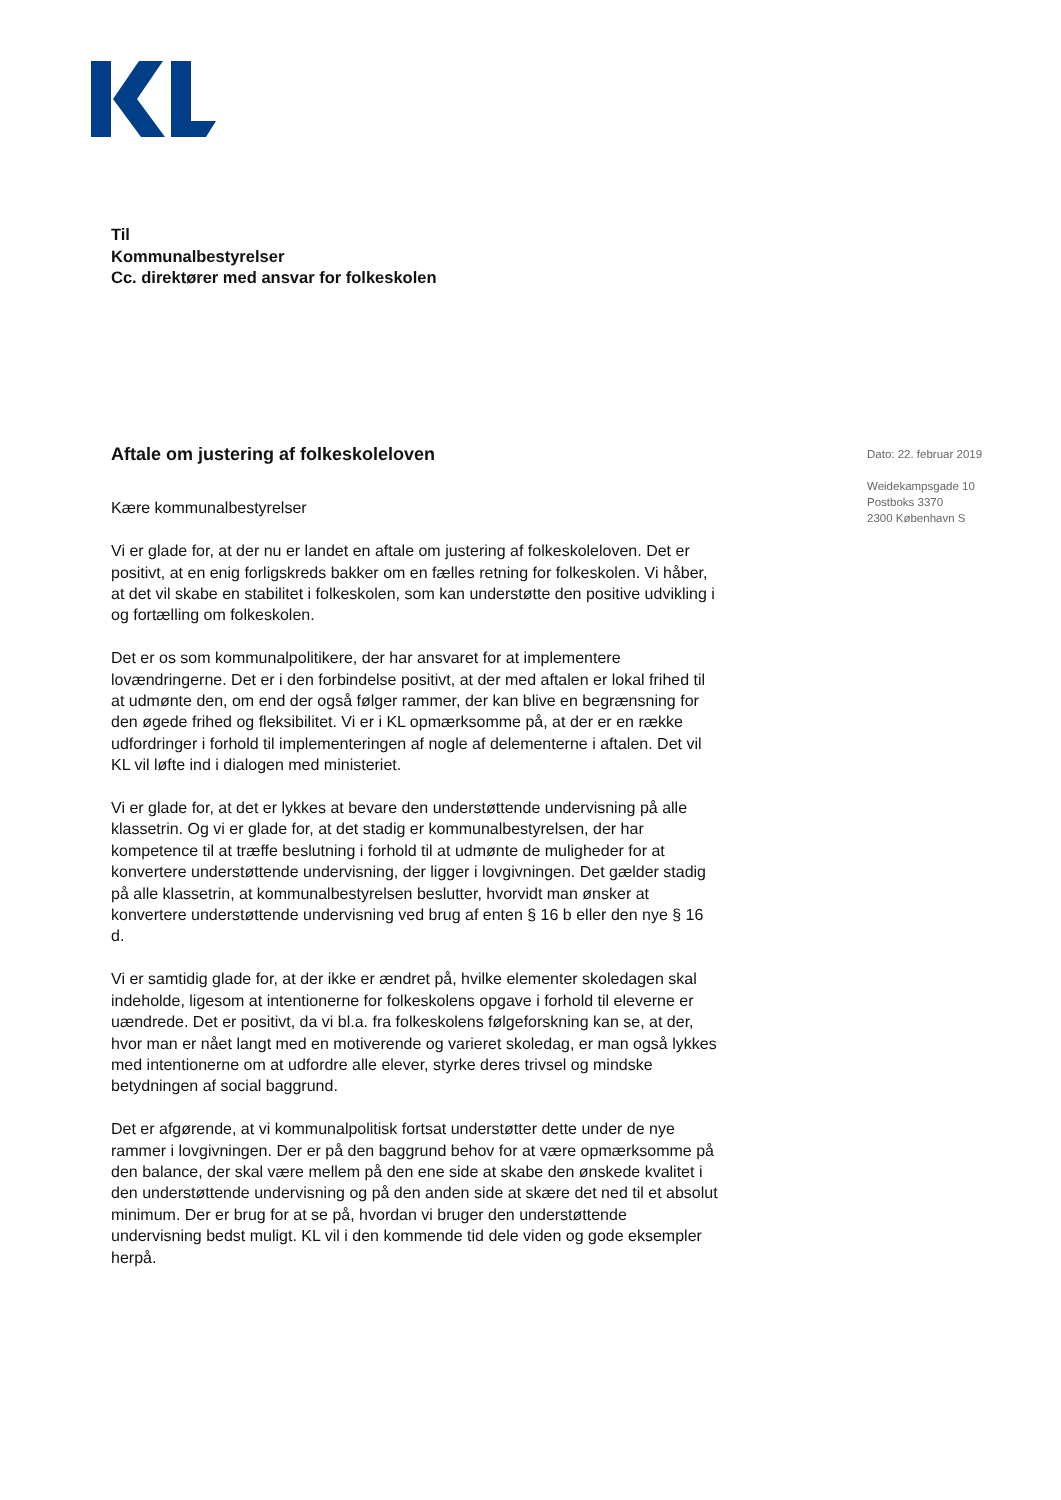Til
Kommunalbestyrelser
Cc. direktører med ansvar for folkeskolen
Aftale om justering af folkeskoleloven
Kære kommunalbestyrelser
Vi er glade for, at der nu er landet en aftale om justering af folkeskoleloven. Det er positivt, at en enig forligskreds bakker om en fælles retning for folkeskolen. Vi håber, at det vil skabe en stabilitet i folkeskolen, som kan understøtte den positive udvikling i og fortælling om folkeskolen.
Det er os som kommunalpolitikere, der har ansvaret for at implementere lovændringerne. Det er i den forbindelse positivt, at der med aftalen er lokal frihed til at udmønte den, om end der også følger rammer, der kan blive en begrænsning for den øgede frihed og fleksibilitet. Vi er i KL opmærksomme på, at der er en række udfordringer i forhold til implementeringen af nogle af delementerne i aftalen. Det vil KL vil løfte ind i dialogen med ministeriet.
Vi er glade for, at det er lykkes at bevare den understøttende undervisning på alle klassetrin. Og vi er glade for, at det stadig er kommunalbestyrelsen, der har kompetence til at træffe beslutning i forhold til at udmønte de muligheder for at konvertere understøttende undervisning, der ligger i lovgivningen. Det gælder stadig på alle klassetrin, at kommunalbestyrelsen beslutter, hvorvidt man ønsker at konvertere understøttende undervisning ved brug af enten § 16 b eller den nye § 16 d.
Vi er samtidig glade for, at der ikke er ændret på, hvilke elementer skoledagen skal indeholde, ligesom at intentionerne for folkeskolens opgave i forhold til eleverne er uændrede. Det er positivt, da vi bl.a. fra folkeskolens følgeforskning kan se, at der, hvor man er nået langt med en motiverende og varieret skoledag, er man også lykkes med intentionerne om at udfordre alle elever, styrke deres trivsel og mindske betydningen af social baggrund.
Det er afgørende, at vi kommunalpolitisk fortsat understøtter dette under de nye rammer i lovgivningen. Der er på den baggrund behov for at være opmærksomme på den balance, der skal være mellem på den ene side at skabe den ønskede kvalitet i den understøttende undervisning og på den anden side at skære det ned til et absolut minimum. Der er brug for at se på, hvordan vi bruger den understøttende undervisning bedst muligt. KL vil i den kommende tid dele viden og gode eksempler herpå.
Dato: 22. februar 2019
Weidekampsgade 10
Postboks 3370
2300 København S